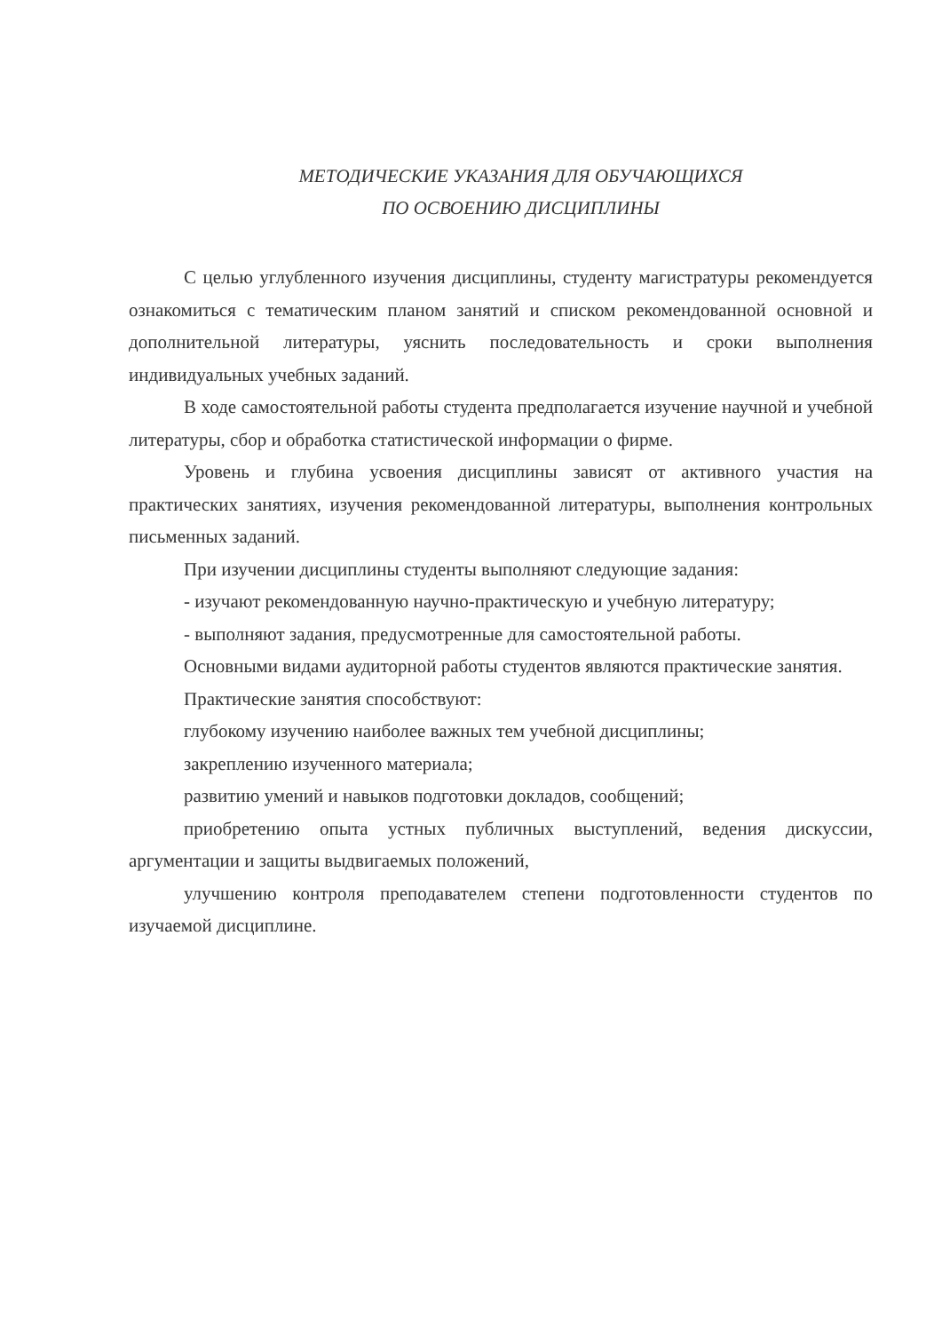МЕТОДИЧЕСКИЕ УКАЗАНИЯ ДЛЯ ОБУЧАЮЩИХСЯ
ПО ОСВОЕНИЮ ДИСЦИПЛИНЫ
С целью углубленного изучения дисциплины, студенту магистратуры рекомендуется ознакомиться с тематическим планом занятий и списком рекомендованной основной и дополнительной литературы, уяснить последовательность и сроки выполнения индивидуальных учебных заданий.
В ходе самостоятельной работы студента предполагается изучение научной и учебной литературы, сбор и обработка статистической информации о фирме.
Уровень и глубина усвоения дисциплины зависят от активного участия на практических занятиях, изучения рекомендованной литературы, выполнения контрольных письменных заданий.
При изучении дисциплины студенты выполняют следующие задания:
- изучают рекомендованную научно-практическую и учебную литературу;
- выполняют задания, предусмотренные для самостоятельной работы.
Основными видами аудиторной работы студентов являются практические занятия.
Практические занятия способствуют:
глубокому изучению наиболее важных тем учебной дисциплины;
закреплению изученного материала;
развитию умений и навыков подготовки докладов, сообщений;
приобретению опыта устных публичных выступлений, ведения дискуссии, аргументации и защиты выдвигаемых положений,
улучшению контроля преподавателем степени подготовленности студентов по изучаемой дисциплине.